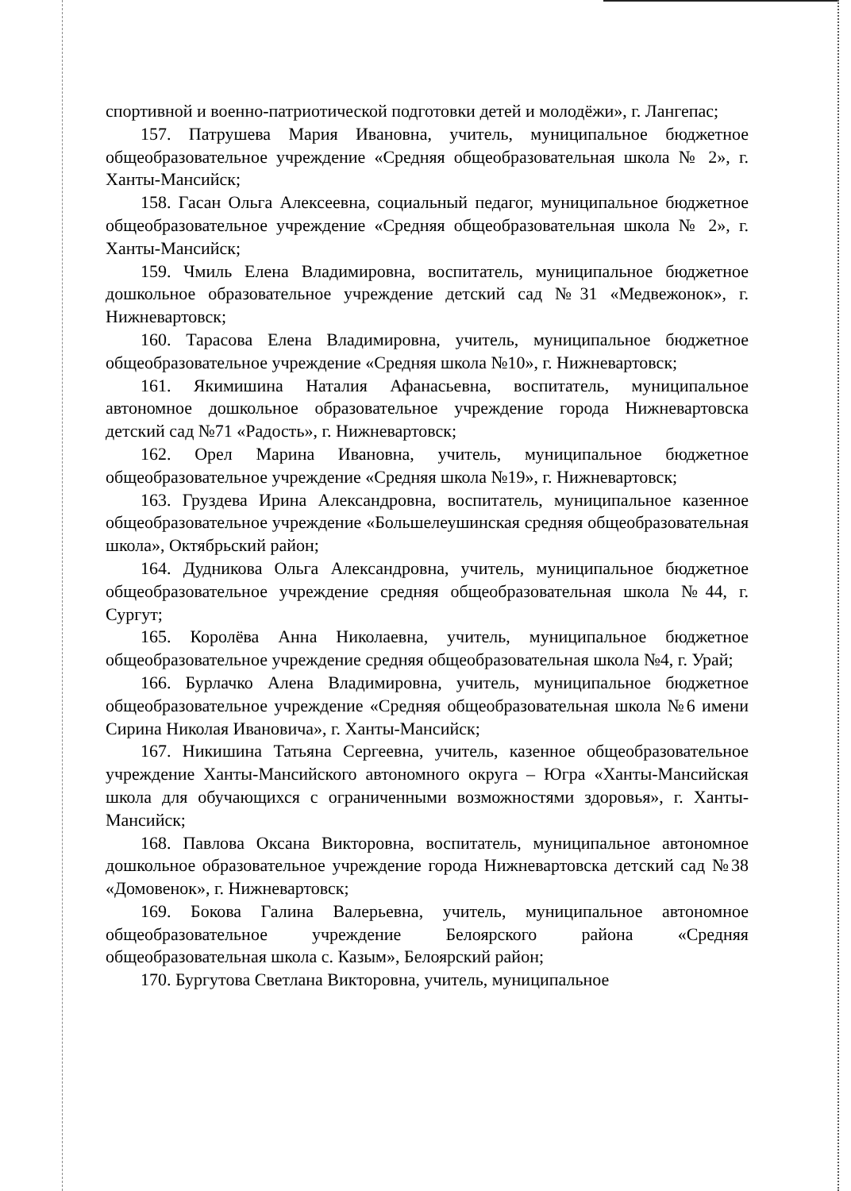спортивной и военно-патриотической подготовки детей и молодёжи», г. Лангепас;
157. Патрушева Мария Ивановна, учитель, муниципальное бюджетное общеобразовательное учреждение «Средняя общеобразовательная школа № 2», г. Ханты-Мансийск;
158. Гасан Ольга Алексеевна, социальный педагог, муниципальное бюджетное общеобразовательное учреждение «Средняя общеобразовательная школа № 2», г. Ханты-Мансийск;
159. Чмиль Елена Владимировна, воспитатель, муниципальное бюджетное дошкольное образовательное учреждение детский сад №31 «Медвежонок», г. Нижневартовск;
160. Тарасова Елена Владимировна, учитель, муниципальное бюджетное общеобразовательное учреждение «Средняя школа №10», г. Нижневартовск;
161. Якимишина Наталия Афанасьевна, воспитатель, муниципальное автономное дошкольное образовательное учреждение города Нижневартовска детский сад №71 «Радость», г. Нижневартовск;
162. Орел Марина Ивановна, учитель, муниципальное бюджетное общеобразовательное учреждение «Средняя школа №19», г. Нижневартовск;
163. Груздева Ирина Александровна, воспитатель, муниципальное казенное общеобразовательное учреждение «Большелеушинская средняя общеобразовательная школа», Октябрьский район;
164. Дудникова Ольга Александровна, учитель, муниципальное бюджетное общеобразовательное учреждение средняя общеобразовательная школа №44, г. Сургут;
165. Королёва Анна Николаевна, учитель, муниципальное бюджетное общеобразовательное учреждение средняя общеобразовательная школа №4, г. Урай;
166. Бурлачко Алена Владимировна, учитель, муниципальное бюджетное общеобразовательное учреждение «Средняя общеобразовательная школа №6 имени Сирина Николая Ивановича», г. Ханты-Мансийск;
167. Никишина Татьяна Сергеевна, учитель, казенное общеобразовательное учреждение Ханты-Мансийского автономного округа – Югра «Ханты-Мансийская школа для обучающихся с ограниченными возможностями здоровья», г. Ханты-Мансийск;
168. Павлова Оксана Викторовна, воспитатель, муниципальное автономное дошкольное образовательное учреждение города Нижневартовска детский сад №38 «Домовенок», г. Нижневартовск;
169. Бокова Галина Валерьевна, учитель, муниципальное автономное общеобразовательное учреждение Белоярского района «Средняя общеобразовательная школа с. Казым», Белоярский район;
170. Бургутова Светлана Викторовна, учитель, муниципальное